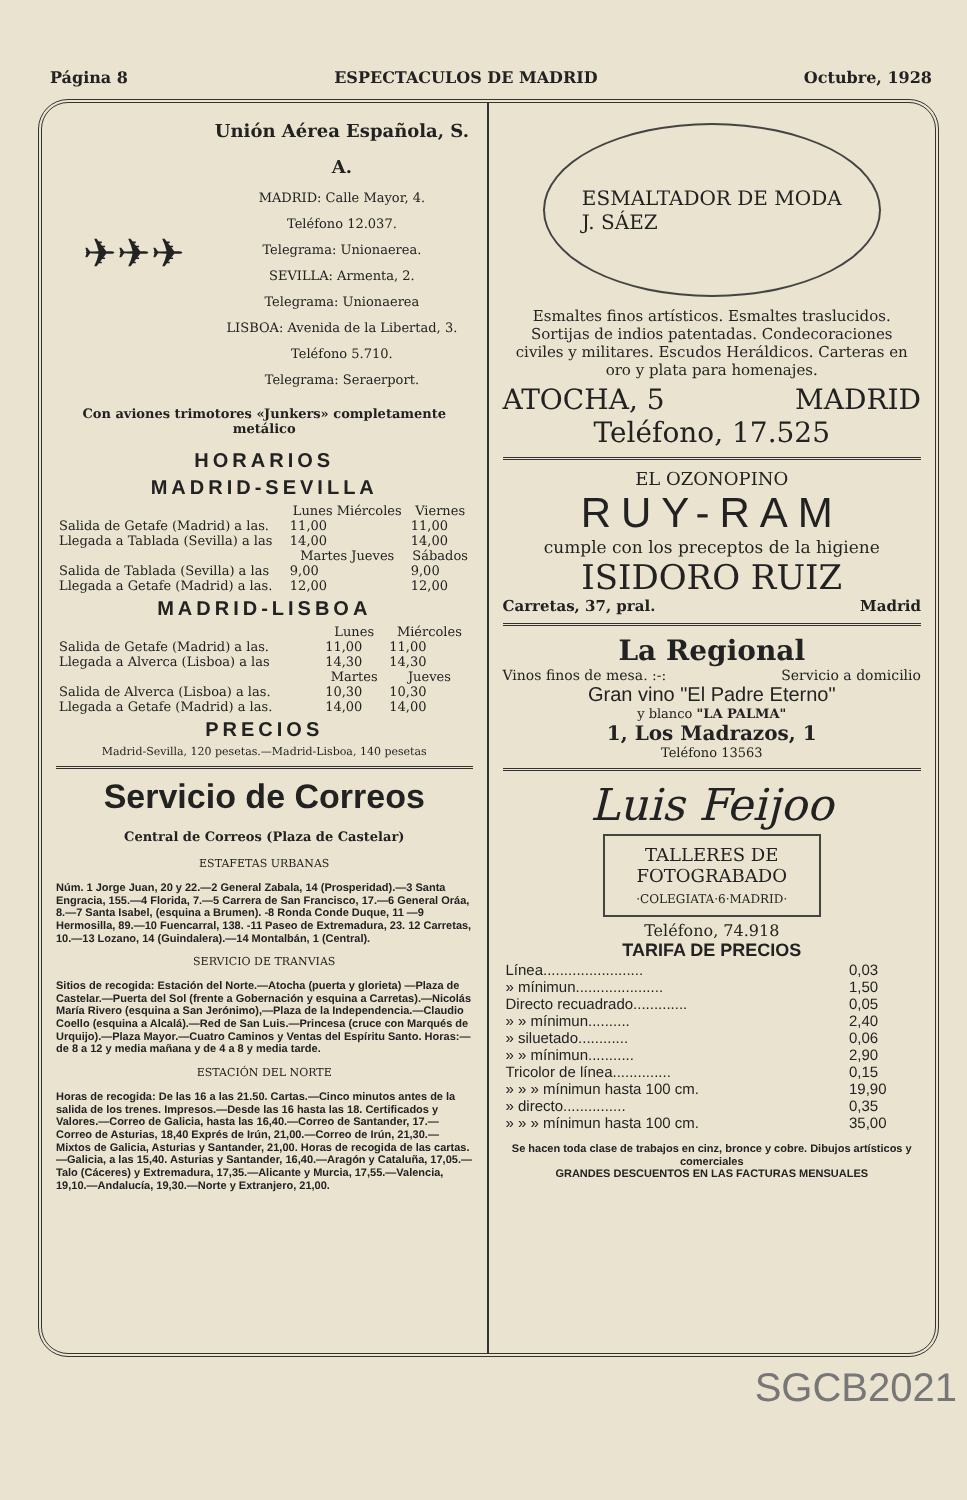Página 8 ESPECTACULOS DE MADRID Octubre, 1928
✈✈✈
Unión Aérea Española, S. A.
MADRID: Calle Mayor, 4.
Teléfono 12.037.
Telegrama: Unionaerea.
SEVILLA: Armenta, 2.
Telegrama: Unionaerea
LISBOA: Avenida de la Libertad, 3. Teléfono 5.710.
Telegrama: Seraerport.
Con aviones trimotores «Junkers» completamente metálico
HORARIOS
MADRID-SEVILLA
| | Lunes Miércoles | Viernes |
| --- | --- | --- |
| Salida de Getafe (Madrid) a las. | 11,00 | 11,00 |
| Llegada a Tablada (Sevilla) a las | 14,00 | 14,00 |
| | Martes Jueves | Sábados |
| Salida de Tablada (Sevilla) a las | 9,00 | 9,00 |
| Llegada a Getafe (Madrid) a las. | 12,00 | 12,00 |
MADRID-LISBOA
| | Lunes | Miércoles |
| --- | --- | --- |
| Salida de Getafe (Madrid) a las. | 11,00 | 11,00 |
| Llegada a Alverca (Lisboa) a las | 14,30 | 14,30 |
| | Martes | Jueves |
| Salida de Alverca (Lisboa) a las. | 10,30 | 10,30 |
| Llegada a Getafe (Madrid) a las. | 14,00 | 14,00 |
PRECIOS
Madrid-Sevilla, 120 pesetas.—Madrid-Lisboa, 140 pesetas
Servicio de Correos
Central de Correos (Plaza de Castelar)
ESTAFETAS URBANAS
Núm. 1 Jorge Juan, 20 y 22.—2 General Zabala, 14 (Prosperidad).—3 Santa Engracia, 155.—4 Florida, 7.—5 Carrera de San Francisco, 17.—6 General Oráa, 8.—7 Santa Isabel, (esquina a Brumen). -8 Ronda Conde Duque, 11 —9 Hermosilla, 89.—10 Fuencarral, 138. -11 Paseo de Extremadura, 23. 12 Carretas, 10.—13 Lozano, 14 (Guindalera).—14 Montalbán, 1 (Central).
SERVICIO DE TRANVIAS
Sitios de recogida: Estación del Norte.—Atocha (puerta y glorieta) —Plaza de Castelar.—Puerta del Sol (frente a Gobernación y esquina a Carretas).—Nicolás María Rivero (esquina a San Jerónimo),—Plaza de la Independencia.—Claudio Coello (esquina a Alcalá).—Red de San Luis.—Princesa (cruce con Marqués de Urquijo).—Plaza Mayor.—Cuatro Caminos y Ventas del Espíritu Santo. Horas:—de 8 a 12 y media mañana y de 4 a 8 y media tarde.
ESTACIÓN DEL NORTE
Horas de recogida: De las 16 a las 21.50. Cartas.—Cinco minutos antes de la salida de los trenes. Impresos.—Desde las 16 hasta las 18. Certificados y Valores.—Correo de Galicia, hasta las 16,40.—Correo de Santander, 17.—Correo de Asturias, 18,40 Exprés de Irún, 21,00.—Correo de Irún, 21,30.—Mixtos de Galicia, Asturias y Santander, 21,00. Horas de recogida de las cartas.—Galicia, a las 15,40. Asturias y Santander, 16,40.—Aragón y Cataluña, 17,05.—Talo (Cáceres) y Extremadura, 17,35.—Alicante y Murcia, 17,55.—Valencia, 19,10.—Andalucía, 19,30.—Norte y Extranjero, 21,00.
ESMALTADOR DE MODA
J. SÁEZ
Esmaltes finos artísticos. Esmaltes traslucidos. Sortijas de indios patentadas. Condecoraciones civiles y militares. Escudos Heráldicos. Carteras en oro y plata para homenajes.
ATOCHA, 5 MADRID
Teléfono, 17.525
EL OZONOPINO
RUY-RAM
cumple con los preceptos de la higiene
ISIDORO RUIZ
Carretas, 37, pral. Madrid
La Regional
Vinos finos de mesa. :-: Servicio a domicilio
Gran vino "El Padre Eterno"
y blanco "LA PALMA"
1, Los Madrazos, 1
Teléfono 13563
Luis Feijoo
TALLERES DE FOTOGRABADO
·COLEGIATA·6·MADRID·
Teléfono, 74.918
TARIFA DE PRECIOS
| Línea........................ | 0,03 |
| » mínimun..................... | 1,50 |
| Directo recuadrado............. | 0,05 |
| » » mínimun.......... | 2,40 |
| » siluetado............ | 0,06 |
| » » mínimun........... | 2,90 |
| Tricolor de línea.............. | 0,15 |
| » » » mínimun hasta 100 cm. | 19,90 |
| » directo............... | 0,35 |
| » » » mínimun hasta 100 cm. | 35,00 |
Se hacen toda clase de trabajos en cinz, bronce y cobre. Dibujos artísticos y comerciales
GRANDES DESCUENTOS EN LAS FACTURAS MENSUALES
SGCB2021